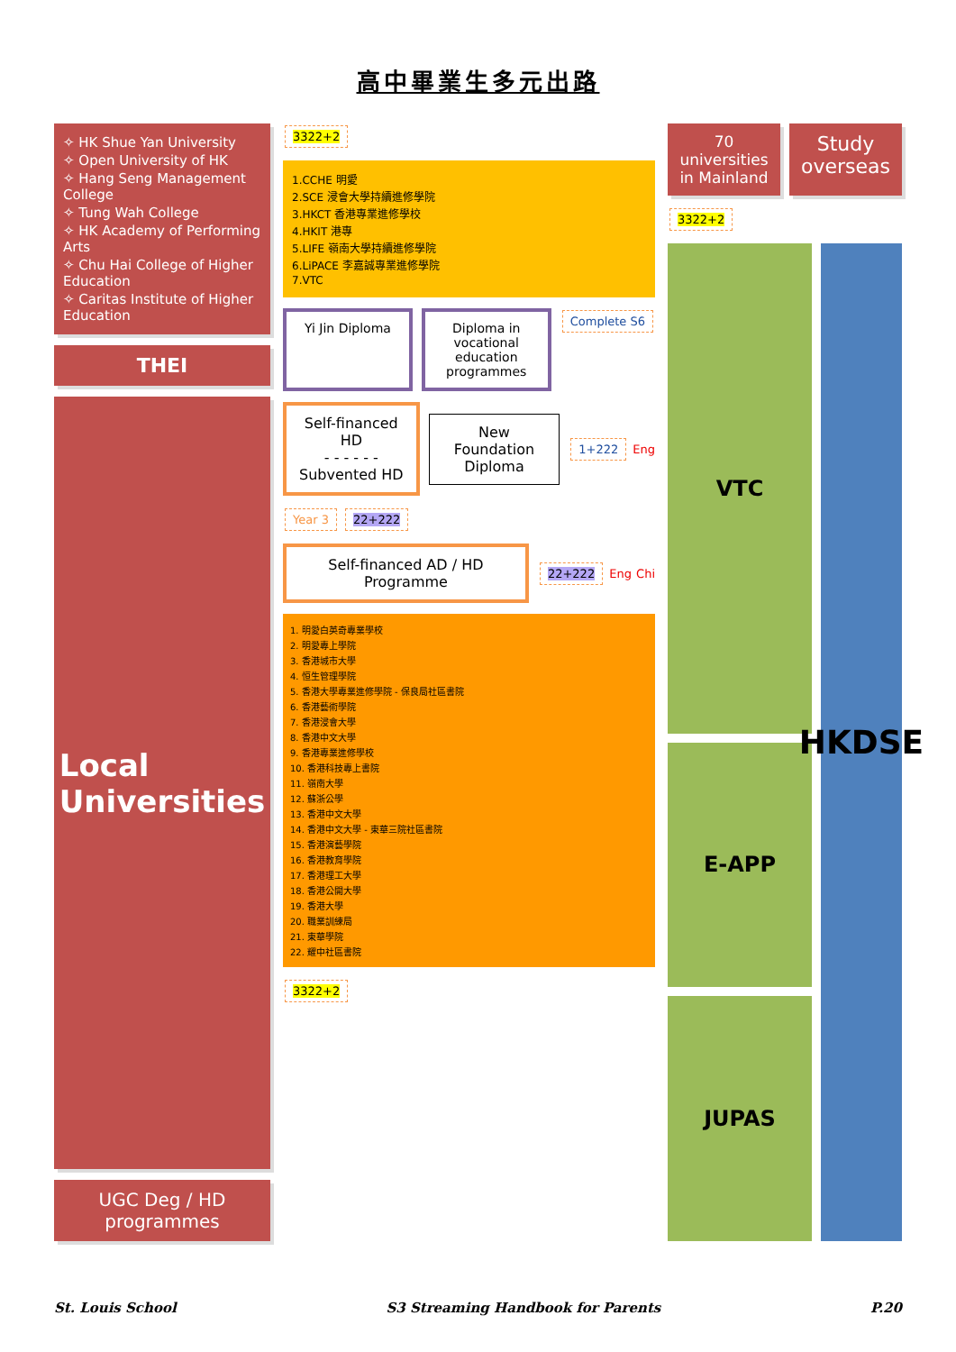高中畢業生多元出路
✧ HK Shue Yan University
✧ Open University of HK
✧ Hang Seng Management College
✧ Tung Wah College
✧ HK Academy of Performing Arts
✧ Chu Hai College of Higher Education
✧ Caritas Institute of Higher Education
THEI
Local Universities
UGC Deg / HD programmes
3322+2
1.CCHE 明愛
2.SCE 浸會大學持續進修學院
3.HKCT 香港專業進修學校
4.HKIT 港專
5.LIFE 嶺南大學持續進修學院
6.LiPACE 李嘉誠專業進修學院
7.VTC
Yi Jin Diploma Diploma in vocational education programmes
Complete S6
Self-financed HD
- - - - - -
Subvented HD
New Foundation Diploma
1+222 Eng
Year 3 22+222
Self-financed AD / HD Programme
22+222 Eng Chi
1. 明愛白英奇專業學校
2. 明愛專上學院
3. 香港城市大學
4. 恒生管理學院
5. 香港大學專業進修學院 - 保良局社區書院
6. 香港藝術學院
7. 香港浸會大學
8. 香港中文大學
9. 香港專業進修學校
10. 香港科技專上書院
11. 嶺南大學
12. 蘇浙公學
13. 香港中文大學
14. 香港中文大學 - 東華三院社區書院
15. 香港演藝學院
16. 香港教育學院
17. 香港理工大學
18. 香港公開大學
19. 香港大學
20. 職業訓練局
21. 東華學院
22. 耀中社區書院
3322+2
70 universities in Mainland
Study overseas
3322+2
VTC
E-APP
JUPAS
HKDSE
St. Louis School S3 Streaming Handbook for Parents P.20